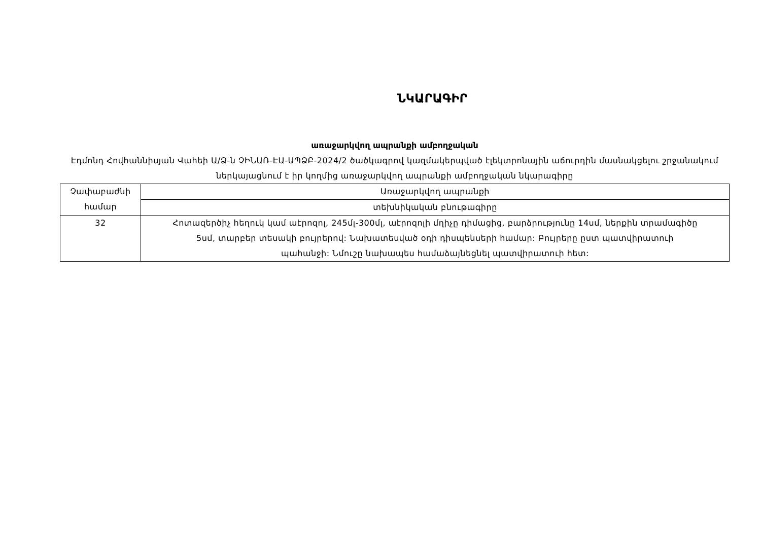ՆԿԱՐԱԳԻՐ
առաջարկվող ապրանքի ամբողջական
Էդմոնդ Հովհաննիսյան Վահեի Ա/Ձ-ն ՉԻՆԱՌ-ԷԱ-ԱՊՁԲ-2024/2 ծածկագրով կազմակերպված էլեկտրոնային աճուրդին մասնակցելու շրջանակում ներկայացնում է իր կողմից առաջարկվող ապրանքի ամբողջական նկարագիրը
| Չափաբաժնի համար | Առաջարկվող ապրանքի |
| | տեխնիկական բնութագիրը |
| 32 | Հոտազերծիչ հեղուկ կամ աէրոզոլ, 245մլ-300մլ, աէրոզոլի մղիչը դիմացից, բարձրությունը 14սմ, ներքին տրամագիծը 5սմ, տարբեր տեսակի բույրերով: Նախատեսված օդի դիսպենսերի համար: Բույրերը ըստ պատվիրատուի պահանջի: Նմուշը նախապես համաձայնեցնել պատվիրատուի հետ: |